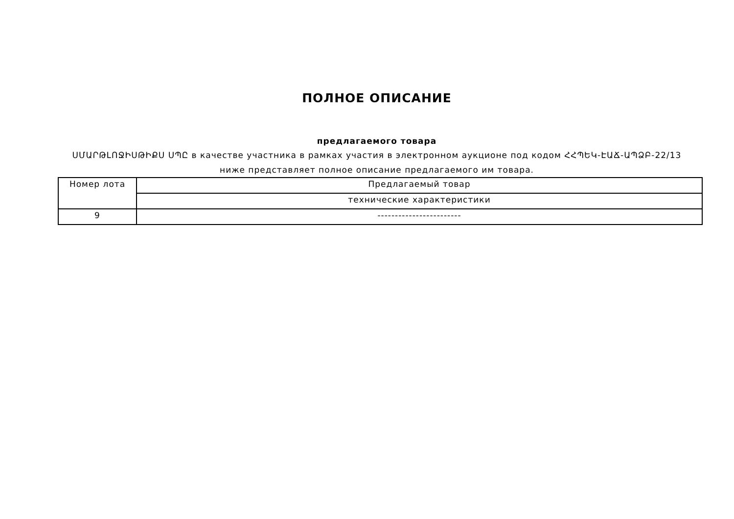ПОЛНОЕ ОПИСАНИЕ
предлагаемого товара
ՍՄԱՐԹԼՈՋԻՍԹԻՔՍ ՍՊԸ в качестве участника в рамках участия в электронном аукционе под кодом ՀՀՊԵԿ-ԷԱՃ-ԱՊՁԲ-22/13
ниже представляет полное описание предлагаемого им товара.
| Номер лота | Предлагаемый товар |
| --- | --- |
| | технические характеристики |
| 9 | ------------------------ |